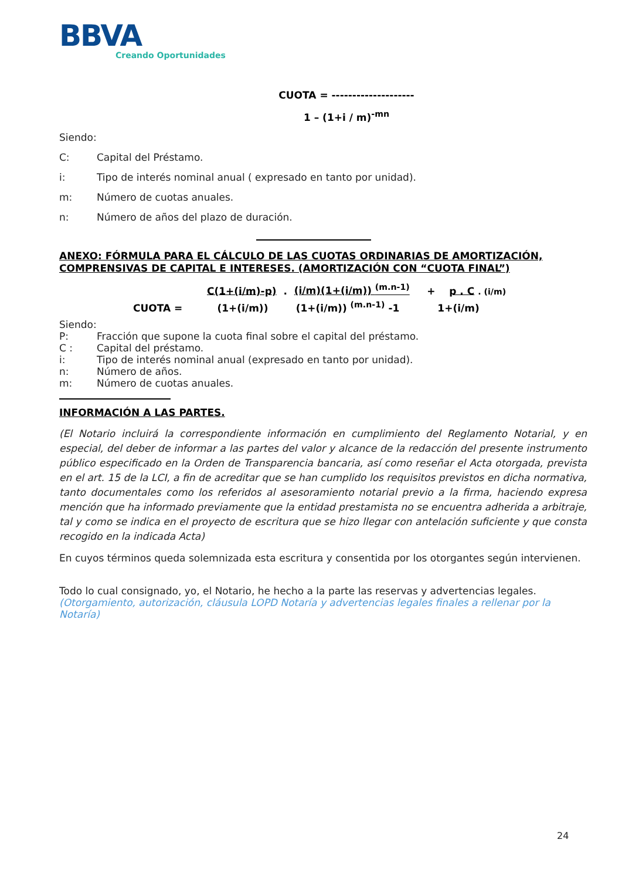BBVA
Creando Oportunidades
CUOTA = --------------------
1 – (1+i / m)<sup>-mn</sup>
Siendo:
C: Capital del Préstamo.
i: Tipo de interés nominal anual ( expresado en tanto por unidad).
m: Número de cuotas anuales.
n: Número de años del plazo de duración.
ANEXO: FÓRMULA PARA EL CÁLCULO DE LAS CUOTAS ORDINARIAS DE AMORTIZACIÓN, COMPRENSIVAS DE CAPITAL E INTERESES. (AMORTIZACIÓN CON “CUOTA FINAL”)
C(1+(i/m)-p) . (i/m)(1+(i/m)) <sup>(m.n-1)</sup> + p . C . (i/m)
CUOTA = (1+(i/m)) (1+(i/m)) <sup>(m.n-1)</sup> -1 1+(i/m)
Siendo:
P: Fracción que supone la cuota final sobre el capital del préstamo.
C : Capital del préstamo.
i: Tipo de interés nominal anual (expresado en tanto por unidad).
n: Número de años.
m: Número de cuotas anuales.
INFORMACIÓN A LAS PARTES.
(El Notario incluirá la correspondiente información en cumplimiento del Reglamento Notarial, y en especial, del deber de informar a las partes del valor y alcance de la redacción del presente instrumento público especificado en la Orden de Transparencia bancaria, así como reseñar el Acta otorgada, prevista en el art. 15 de la LCI, a fin de acreditar que se han cumplido los requisitos previstos en dicha normativa, tanto documentales como los referidos al asesoramiento notarial previo a la firma, haciendo expresa mención que ha informado previamente que la entidad prestamista no se encuentra adherida a arbitraje, tal y como se indica en el proyecto de escritura que se hizo llegar con antelación suficiente y que consta recogido en la indicada Acta)
En cuyos términos queda solemnizada esta escritura y consentida por los otorgantes según intervienen.
Todo lo cual consignado, yo, el Notario, he hecho a la parte las reservas y advertencias legales.
(Otorgamiento, autorización, cláusula LOPD Notaría y advertencias legales finales a rellenar por la Notaría)
24